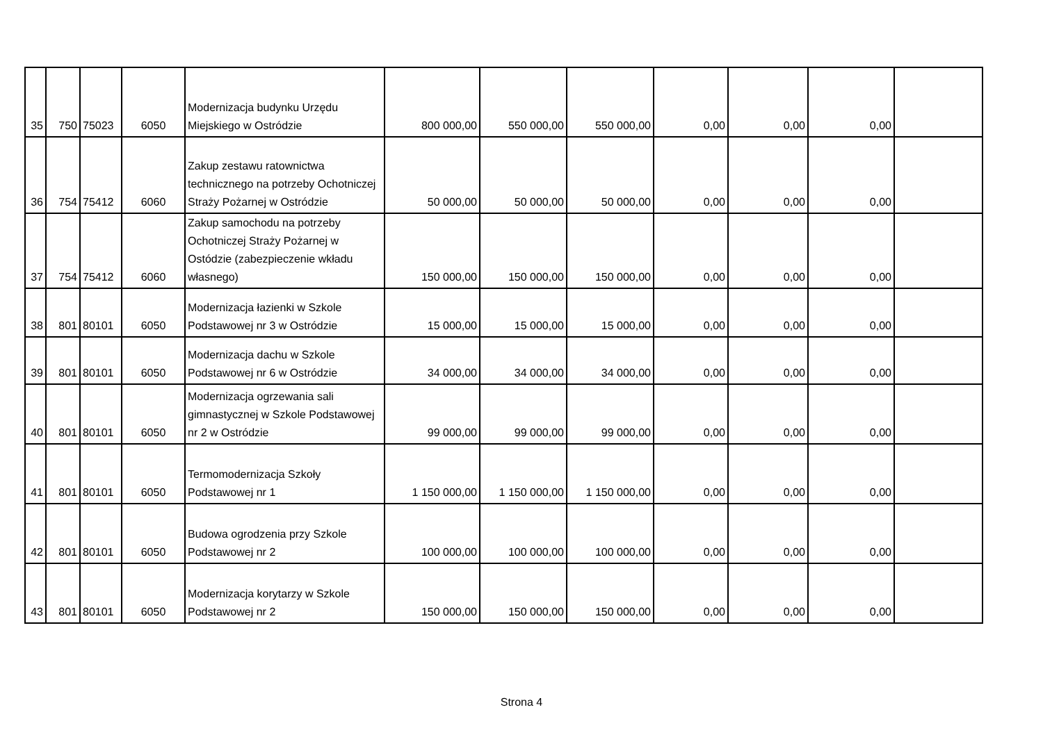| 35 | 750 | 75023 | 6050 | Modernizacja budynku Urzędu Miejskiego w Ostródzie | 800 000,00 | 550 000,00 | 550 000,00 | 0,00 | 0,00 | 0,00 | |
| 36 | 754 | 75412 | 6060 | Zakup zestawu ratownictwa technicznego na potrzeby Ochotniczej Straży Pożarnej w Ostródzie | 50 000,00 | 50 000,00 | 50 000,00 | 0,00 | 0,00 | 0,00 | |
| 37 | 754 | 75412 | 6060 | Zakup samochodu na potrzeby Ochotniczej Straży Pożarnej w Ostódzie (zabezpieczenie wkładu własnego) | 150 000,00 | 150 000,00 | 150 000,00 | 0,00 | 0,00 | 0,00 | |
| 38 | 801 | 80101 | 6050 | Modernizacja łazienki w Szkole Podstawowej nr 3 w Ostródzie | 15 000,00 | 15 000,00 | 15 000,00 | 0,00 | 0,00 | 0,00 | |
| 39 | 801 | 80101 | 6050 | Modernizacja dachu w Szkole Podstawowej nr 6 w Ostródzie | 34 000,00 | 34 000,00 | 34 000,00 | 0,00 | 0,00 | 0,00 | |
| 40 | 801 | 80101 | 6050 | Modernizacja ogrzewania sali gimnastycznej w Szkole Podstawowej nr 2 w Ostródzie | 99 000,00 | 99 000,00 | 99 000,00 | 0,00 | 0,00 | 0,00 | |
| 41 | 801 | 80101 | 6050 | Termomodernizacja Szkoły Podstawowej nr 1 | 1 150 000,00 | 1 150 000,00 | 1 150 000,00 | 0,00 | 0,00 | 0,00 | |
| 42 | 801 | 80101 | 6050 | Budowa ogrodzenia przy Szkole Podstawowej nr 2 | 100 000,00 | 100 000,00 | 100 000,00 | 0,00 | 0,00 | 0,00 | |
| 43 | 801 | 80101 | 6050 | Modernizacja korytarzy w Szkole Podstawowej nr 2 | 150 000,00 | 150 000,00 | 150 000,00 | 0,00 | 0,00 | 0,00 | |
Strona 4